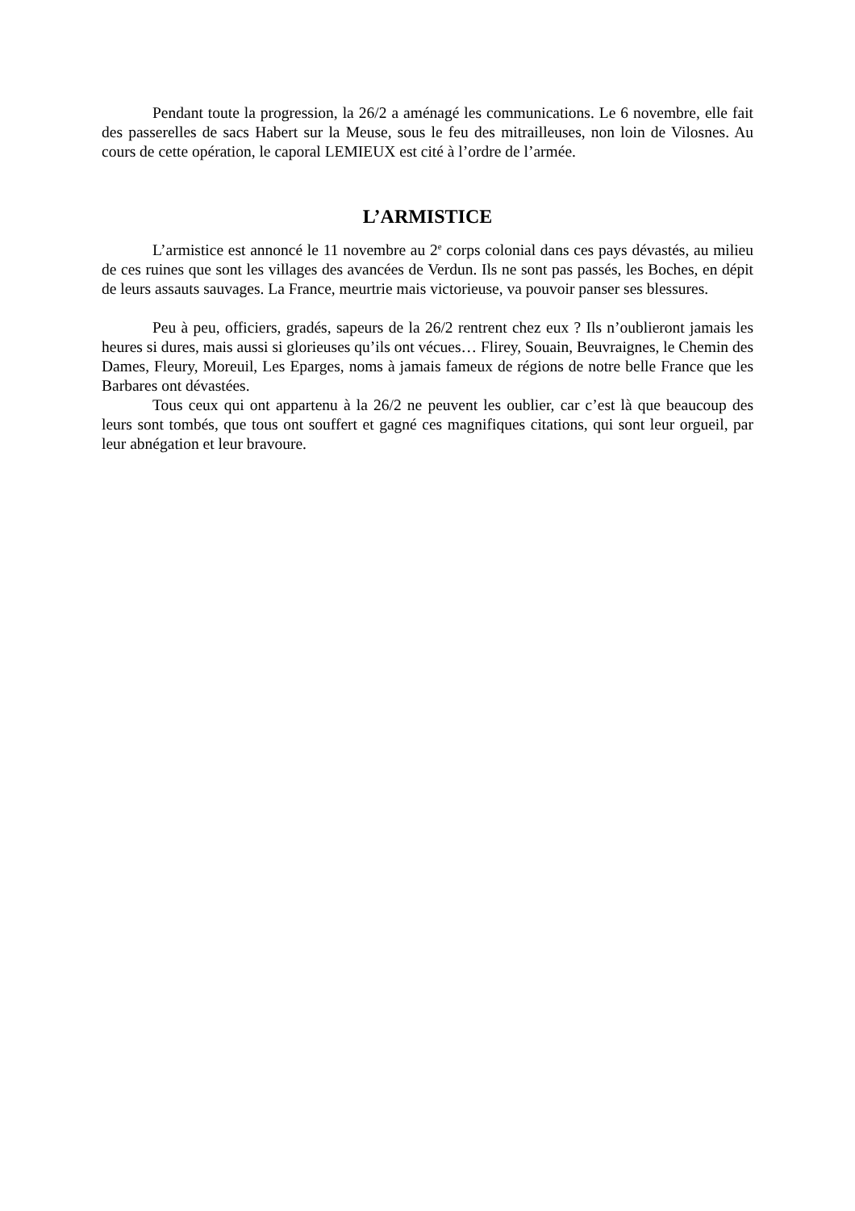Pendant toute la progression, la 26/2 a aménagé les communications. Le 6 novembre, elle fait des passerelles de sacs Habert sur la Meuse, sous le feu des mitrailleuses, non loin de Vilosnes. Au cours de cette opération, le caporal LEMIEUX est cité à l’ordre de l’armée.
L’ARMISTICE
L’armistice est annoncé le 11 novembre au 2<sup>e</sup> corps colonial dans ces pays dévastés, au milieu de ces ruines que sont les villages des avancées de Verdun. Ils ne sont pas passés, les Boches, en dépit de leurs assauts sauvages. La France, meurtrie mais victorieuse, va pouvoir panser ses blessures.
Peu à peu, officiers, gradés, sapeurs de la 26/2 rentrent chez eux ? Ils n’oublieront jamais les heures si dures, mais aussi si glorieuses qu’ils ont vécues… Flirey, Souain, Beuvraignes, le Chemin des Dames, Fleury, Moreuil, Les Eparges, noms à jamais fameux de régions de notre belle France que les Barbares ont dévastées.
Tous ceux qui ont appartenu à la 26/2 ne peuvent les oublier, car c’est là que beaucoup des leurs sont tombés, que tous ont souffert et gagné ces magnifiques citations, qui sont leur orgueil, par leur abnégation et leur bravoure.